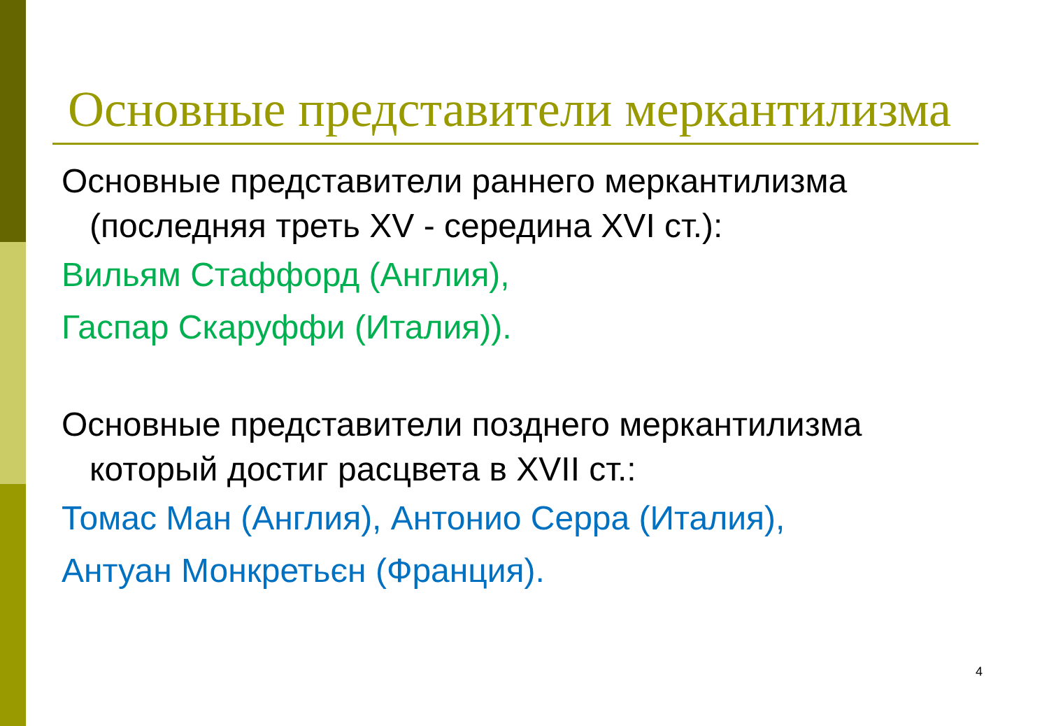Основные представители меркантилизма
Основные представители раннего меркантилизма
(последняя треть XV - середина XVI ст.):
Вильям Стаффорд (Англия),
Гаспар Скаруффи (Италия)).
Основные представители позднего меркантилизма
который достиг расцвета в XVII ст.:
Томас Ман (Англия), Антонио Серра (Италия),
Антуан Монкретьєн (Франция).
4